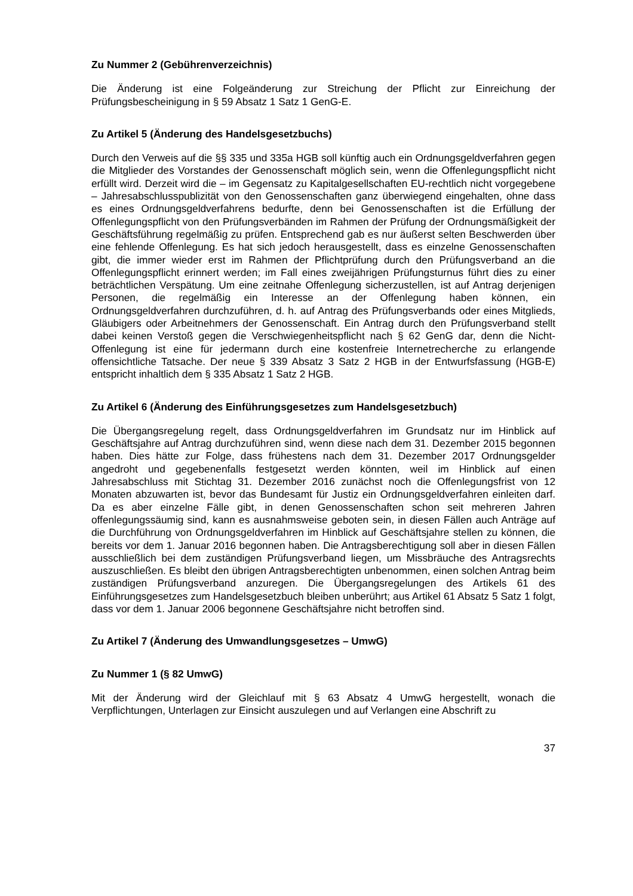Zu Nummer 2 (Gebührenverzeichnis)
Die Änderung ist eine Folgeänderung zur Streichung der Pflicht zur Einreichung der Prüfungsbescheinigung in § 59 Absatz 1 Satz 1 GenG-E.
Zu Artikel 5 (Änderung des Handelsgesetzbuchs)
Durch den Verweis auf die §§ 335 und 335a HGB soll künftig auch ein Ordnungsgeldverfahren gegen die Mitglieder des Vorstandes der Genossenschaft möglich sein, wenn die Offenlegungspflicht nicht erfüllt wird. Derzeit wird die – im Gegensatz zu Kapitalgesellschaften EU-rechtlich nicht vorgegebene – Jahresabschlusspublizität von den Genossenschaften ganz überwiegend eingehalten, ohne dass es eines Ordnungsgeldverfahrens bedurfte, denn bei Genossenschaften ist die Erfüllung der Offenlegungspflicht von den Prüfungsverbänden im Rahmen der Prüfung der Ordnungsmäßigkeit der Geschäftsführung regelmäßig zu prüfen. Entsprechend gab es nur äußerst selten Beschwerden über eine fehlende Offenlegung. Es hat sich jedoch herausgestellt, dass es einzelne Genossenschaften gibt, die immer wieder erst im Rahmen der Pflichtprüfung durch den Prüfungsverband an die Offenlegungspflicht erinnert werden; im Fall eines zweijährigen Prüfungsturnus führt dies zu einer beträchtlichen Verspätung. Um eine zeitnahe Offenlegung sicherzustellen, ist auf Antrag derjenigen Personen, die regelmäßig ein Interesse an der Offenlegung haben können, ein Ordnungsgeldverfahren durchzuführen, d. h. auf Antrag des Prüfungsverbands oder eines Mitglieds, Gläubigers oder Arbeitnehmers der Genossenschaft. Ein Antrag durch den Prüfungsverband stellt dabei keinen Verstoß gegen die Verschwiegenheitspflicht nach § 62 GenG dar, denn die Nicht-Offenlegung ist eine für jedermann durch eine kostenfreie Internetrecherche zu erlangende offensichtliche Tatsache. Der neue § 339 Absatz 3 Satz 2 HGB in der Entwurfsfassung (HGB-E) entspricht inhaltlich dem § 335 Absatz 1 Satz 2 HGB.
Zu Artikel 6 (Änderung des Einführungsgesetzes zum Handelsgesetzbuch)
Die Übergangsregelung regelt, dass Ordnungsgeldverfahren im Grundsatz nur im Hinblick auf Geschäftsjahre auf Antrag durchzuführen sind, wenn diese nach dem 31. Dezember 2015 begonnen haben. Dies hätte zur Folge, dass frühestens nach dem 31. Dezember 2017 Ordnungsgelder angedroht und gegebenenfalls festgesetzt werden könnten, weil im Hinblick auf einen Jahresabschluss mit Stichtag 31. Dezember 2016 zunächst noch die Offenlegungsfrist von 12 Monaten abzuwarten ist, bevor das Bundesamt für Justiz ein Ordnungsgeldverfahren einleiten darf. Da es aber einzelne Fälle gibt, in denen Genossenschaften schon seit mehreren Jahren offenlegungssäumig sind, kann es ausnahmsweise geboten sein, in diesen Fällen auch Anträge auf die Durchführung von Ordnungsgeldverfahren im Hinblick auf Geschäftsjahre stellen zu können, die bereits vor dem 1. Januar 2016 begonnen haben. Die Antragsberechtigung soll aber in diesen Fällen ausschließlich bei dem zuständigen Prüfungsverband liegen, um Missbräuche des Antragsrechts auszuschließen. Es bleibt den übrigen Antragsberechtigten unbenommen, einen solchen Antrag beim zuständigen Prüfungsverband anzuregen. Die Übergangsregelungen des Artikels 61 des Einführungsgesetzes zum Handelsgesetzbuch bleiben unberührt; aus Artikel 61 Absatz 5 Satz 1 folgt, dass vor dem 1. Januar 2006 begonnene Geschäftsjahre nicht betroffen sind.
Zu Artikel 7 (Änderung des Umwandlungsgesetzes – UmwG)
Zu Nummer 1 (§ 82 UmwG)
Mit der Änderung wird der Gleichlauf mit § 63 Absatz 4 UmwG hergestellt, wonach die Verpflichtungen, Unterlagen zur Einsicht auszulegen und auf Verlangen eine Abschrift zu
37